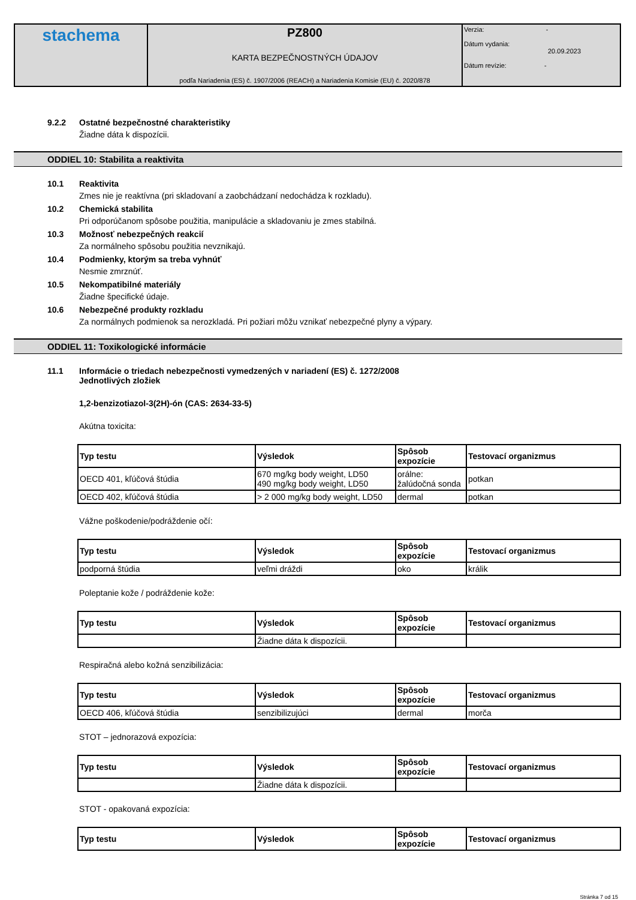| stachema | PZ800 KARTA BEZPEČNOSTNÝCH ÚDAJOV podľa Nariadenia (ES) č. 1907/2006 (REACH) a Nariadenia Komisie (EU) č. 2020/878 | Verzia: - Dátum vydania: 20.09.2023 Dátum revízie: - |
9.2.2 Ostatné bezpečnostné charakteristiky
Žiadne dáta k dispozícii.
ODDIEL 10: Stabilita a reaktivita
10.1 Reaktivita
Zmes nie je reaktívna (pri skladovaní a zaobchádzaní nedochádza k rozkladu).
10.2 Chemická stabilita
Pri odporúčanom spôsobe použitia, manipulácie a skladovaniu je zmes stabilná.
10.3 Možnosť nebezpečných reakcií
Za normálneho spôsobu použitia nevznikajú.
10.4 Podmienky, ktorým sa treba vyhnúť
Nesmie zmrznúť.
10.5 Nekompatibilné materiály
Žiadne špecifické údaje.
10.6 Nebezpečné produkty rozkladu
Za normálnych podmienok sa nerozkladá. Pri požiari môžu vznikať nebezpečné plyny a výpary.
ODDIEL 11: Toxikologické informácie
11.1 Informácie o triedach nebezpečnosti vymedzených v nariadení (ES) č. 1272/2008
Jednotlivých zložiek
1,2-benzizotiazol-3(2H)-ón (CAS: 2634-33-5)
Akútna toxicita:
| Typ testu | Výsledok | Spôsob expozície | Testovací organizmus |
| --- | --- | --- | --- |
| OECD 401, kľúčová štúdia | 670 mg/kg body weight, LD50 490 mg/kg body weight, LD50 | orálne: žalúdočná sonda | potkan |
| OECD 402, kľúčová štúdia | > 2 000 mg/kg body weight, LD50 | dermal | potkan |
Vážne poškodenie/podráždenie očí:
| Typ testu | Výsledok | Spôsob expozície | Testovací organizmus |
| --- | --- | --- | --- |
| podporná štúdia | veľmi dráždi | oko | králik |
Poleptanie kože / podráždenie kože:
| Typ testu | Výsledok | Spôsob expozície | Testovací organizmus |
| --- | --- | --- | --- |
| | Žiadne dáta k dispozícii. | | |
Respiračná alebo kožná senzibilizácia:
| Typ testu | Výsledok | Spôsob expozície | Testovací organizmus |
| --- | --- | --- | --- |
| OECD 406, kľúčová štúdia | senzibilizujúci | dermal | morča |
STOT – jednorazová expozícia:
| Typ testu | Výsledok | Spôsob expozície | Testovací organizmus |
| --- | --- | --- | --- |
| | Žiadne dáta k dispozícii. | | |
STOT - opakovaná expozícia:
| Typ testu | Výsledok | Spôsob expozície | Testovací organizmus |
| --- | --- | --- | --- |
Stránka 7 od 15